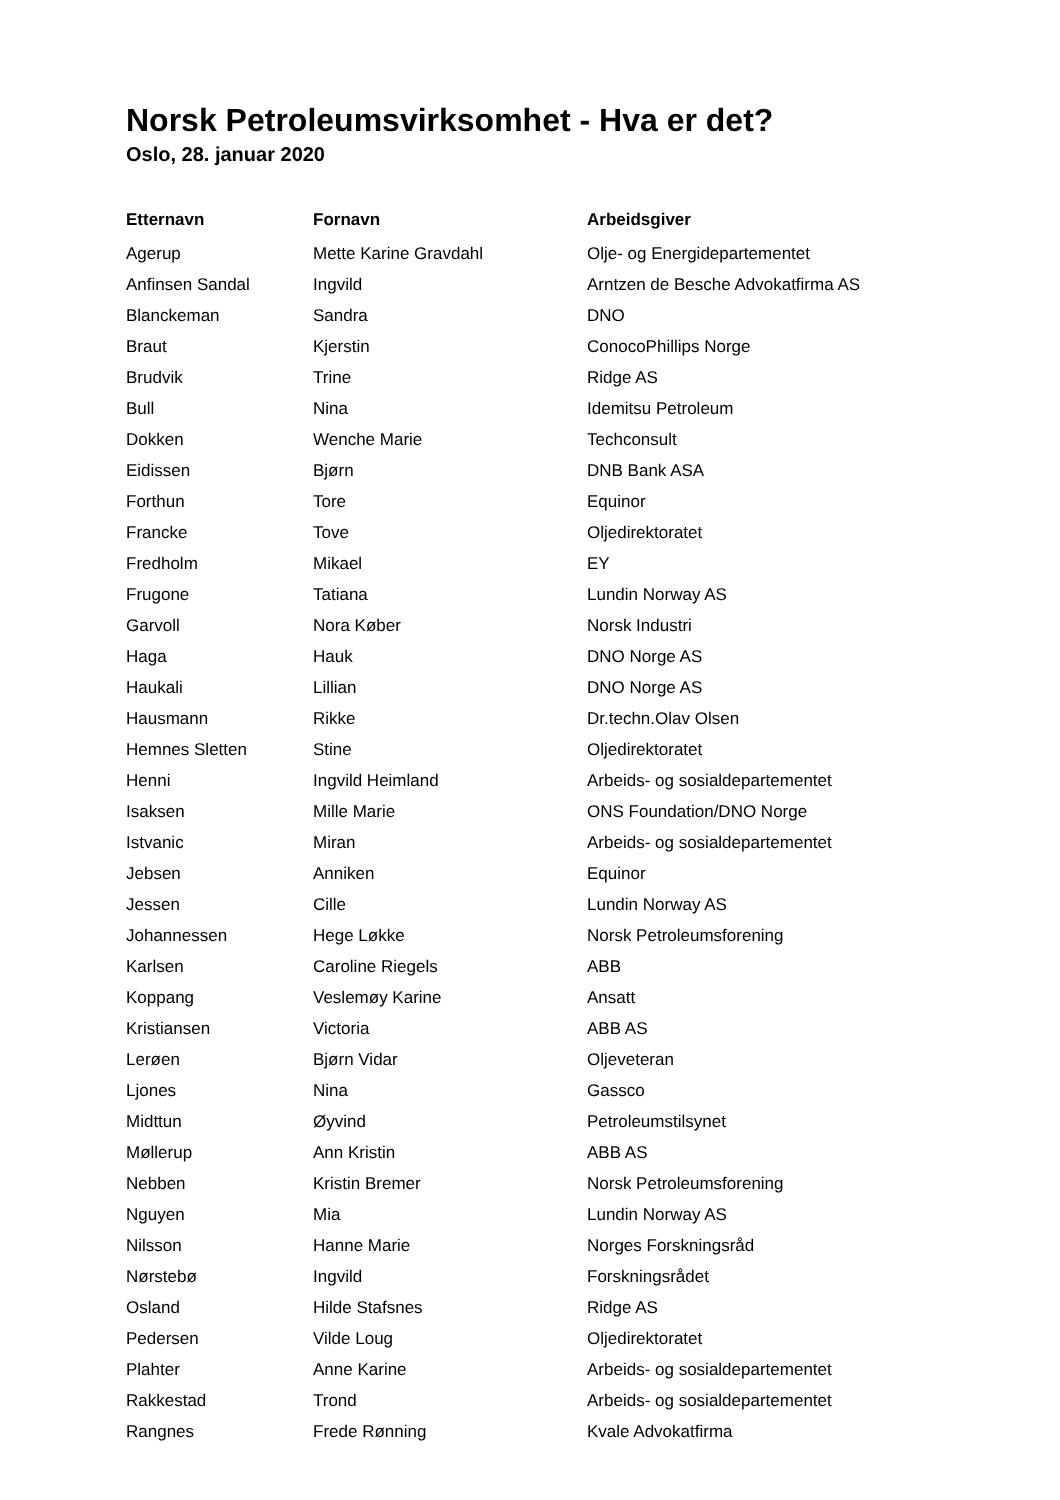Norsk Petroleumsvirksomhet - Hva er det?
Oslo, 28. januar 2020
| Etternavn | Fornavn | Arbeidsgiver |
| --- | --- | --- |
| Agerup | Mette Karine Gravdahl | Olje- og Energidepartementet |
| Anfinsen Sandal | Ingvild | Arntzen de Besche Advokatfirma AS |
| Blanckeman | Sandra | DNO |
| Braut | Kjerstin | ConocoPhillips Norge |
| Brudvik | Trine | Ridge AS |
| Bull | Nina | Idemitsu Petroleum |
| Dokken | Wenche Marie | Techconsult |
| Eidissen | Bjørn | DNB Bank ASA |
| Forthun | Tore | Equinor |
| Francke | Tove | Oljedirektoratet |
| Fredholm | Mikael | EY |
| Frugone | Tatiana | Lundin Norway AS |
| Garvoll | Nora Køber | Norsk Industri |
| Haga | Hauk | DNO Norge AS |
| Haukali | Lillian | DNO Norge AS |
| Hausmann | Rikke | Dr.techn.Olav Olsen |
| Hemnes Sletten | Stine | Oljedirektoratet |
| Henni | Ingvild Heimland | Arbeids- og sosialdepartementet |
| Isaksen | Mille Marie | ONS Foundation/DNO Norge |
| Istvanic | Miran | Arbeids- og sosialdepartementet |
| Jebsen | Anniken | Equinor |
| Jessen | Cille | Lundin Norway AS |
| Johannessen | Hege Løkke | Norsk Petroleumsforening |
| Karlsen | Caroline Riegels | ABB |
| Koppang | Veslemøy Karine | Ansatt |
| Kristiansen | Victoria | ABB AS |
| Lerøen | Bjørn Vidar | Oljeveteran |
| Ljones | Nina | Gassco |
| Midttun | Øyvind | Petroleumstilsynet |
| Møllerup | Ann Kristin | ABB AS |
| Nebben | Kristin Bremer | Norsk Petroleumsforening |
| Nguyen | Mia | Lundin Norway AS |
| Nilsson | Hanne Marie | Norges Forskningsråd |
| Nørstebø | Ingvild | Forskningsrådet |
| Osland | Hilde Stafsnes | Ridge AS |
| Pedersen | Vilde Loug | Oljedirektoratet |
| Plahter | Anne Karine | Arbeids- og sosialdepartementet |
| Rakkestad | Trond | Arbeids- og sosialdepartementet |
| Rangnes | Frede Rønning | Kvale Advokatfirma |